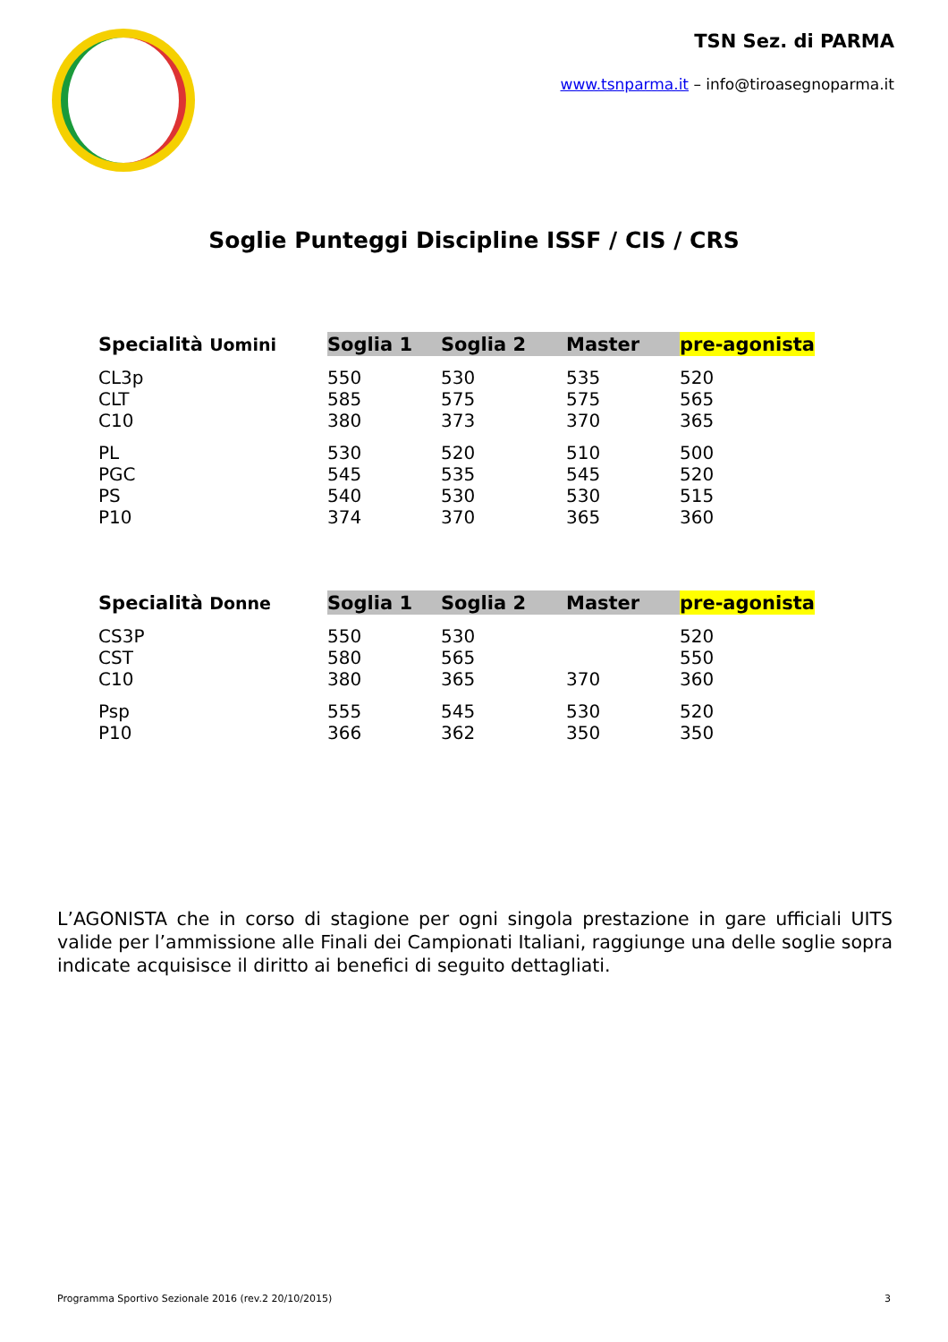TSN Sez. di PARMA
www.tsnparma.it – info@tiroasegnoparma.it
Soglie Punteggi Discipline ISSF / CIS / CRS
| Specialità Uomini | Soglia 1 | Soglia 2 | Master | pre-agonista |
| --- | --- | --- | --- | --- |
| CL3p | 550 | 530 | 535 | 520 |
| CLT | 585 | 575 | 575 | 565 |
| C10 | 380 | 373 | 370 | 365 |
| PL | 530 | 520 | 510 | 500 |
| PGC | 545 | 535 | 545 | 520 |
| PS | 540 | 530 | 530 | 515 |
| P10 | 374 | 370 | 365 | 360 |
| Specialità Donne | Soglia 1 | Soglia 2 | Master | pre-agonista |
| --- | --- | --- | --- | --- |
| CS3P | 550 | 530 | | 520 |
| CST | 580 | 565 | | 550 |
| C10 | 380 | 365 | 370 | 360 |
| Psp | 555 | 545 | 530 | 520 |
| P10 | 366 | 362 | 350 | 350 |
L’AGONISTA che in corso di stagione per ogni singola prestazione in gare ufficiali UITS valide per l’ammissione alle Finali dei Campionati Italiani, raggiunge una delle soglie sopra indicate acquisisce il diritto ai benefici di seguito dettagliati.
Programma Sportivo Sezionale 2016 (rev.2 20/10/2015) 3